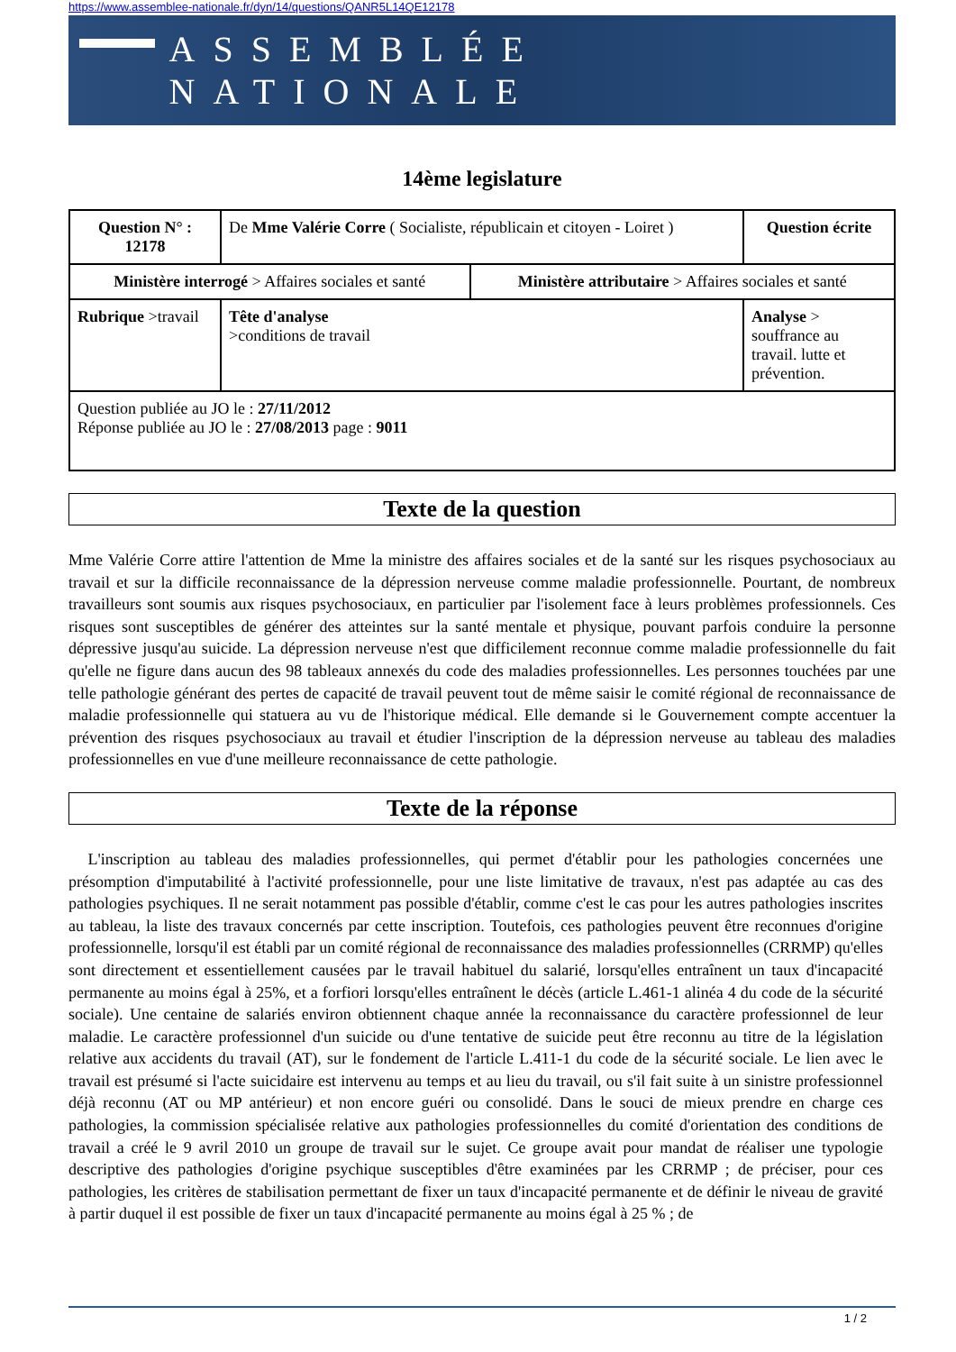https://www.assemblee-nationale.fr/dyn/14/questions/QANR5L14QE12178
ASSEMBLÉE NATIONALE
14ème legislature
| Question N° : 12178 | De Mme Valérie Corre ( Socialiste, républicain et citoyen - Loiret ) | | | Question écrite |
| Ministère interrogé > Affaires sociales et santé | | | Ministère attributaire > Affaires sociales et santé | |
| Rubrique >travail | | Tête d'analyse >conditions de travail | | Analyse > souffrance au travail. lutte et prévention. |
| Question publiée au JO le : 27/11/2012 Réponse publiée au JO le : 27/08/2013 page : 9011 | | | | |
Texte de la question
Mme Valérie Corre attire l'attention de Mme la ministre des affaires sociales et de la santé sur les risques psychosociaux au travail et sur la difficile reconnaissance de la dépression nerveuse comme maladie professionnelle. Pourtant, de nombreux travailleurs sont soumis aux risques psychosociaux, en particulier par l'isolement face à leurs problèmes professionnels. Ces risques sont susceptibles de générer des atteintes sur la santé mentale et physique, pouvant parfois conduire la personne dépressive jusqu'au suicide. La dépression nerveuse n'est que difficilement reconnue comme maladie professionnelle du fait qu'elle ne figure dans aucun des 98 tableaux annexés du code des maladies professionnelles. Les personnes touchées par une telle pathologie générant des pertes de capacité de travail peuvent tout de même saisir le comité régional de reconnaissance de maladie professionnelle qui statuera au vu de l'historique médical. Elle demande si le Gouvernement compte accentuer la prévention des risques psychosociaux au travail et étudier l'inscription de la dépression nerveuse au tableau des maladies professionnelles en vue d'une meilleure reconnaissance de cette pathologie.
Texte de la réponse
L'inscription au tableau des maladies professionnelles, qui permet d'établir pour les pathologies concernées une présomption d'imputabilité à l'activité professionnelle, pour une liste limitative de travaux, n'est pas adaptée au cas des pathologies psychiques. Il ne serait notamment pas possible d'établir, comme c'est le cas pour les autres pathologies inscrites au tableau, la liste des travaux concernés par cette inscription. Toutefois, ces pathologies peuvent être reconnues d'origine professionnelle, lorsqu'il est établi par un comité régional de reconnaissance des maladies professionnelles (CRRMP) qu'elles sont directement et essentiellement causées par le travail habituel du salarié, lorsqu'elles entraînent un taux d'incapacité permanente au moins égal à 25%, et a forfiori lorsqu'elles entraînent le décès (article L.461-1 alinéa 4 du code de la sécurité sociale). Une centaine de salariés environ obtiennent chaque année la reconnaissance du caractère professionnel de leur maladie. Le caractère professionnel d'un suicide ou d'une tentative de suicide peut être reconnu au titre de la législation relative aux accidents du travail (AT), sur le fondement de l'article L.411-1 du code de la sécurité sociale. Le lien avec le travail est présumé si l'acte suicidaire est intervenu au temps et au lieu du travail, ou s'il fait suite à un sinistre professionnel déjà reconnu (AT ou MP antérieur) et non encore guéri ou consolidé. Dans le souci de mieux prendre en charge ces pathologies, la commission spécialisée relative aux pathologies professionnelles du comité d'orientation des conditions de travail a créé le 9 avril 2010 un groupe de travail sur le sujet. Ce groupe avait pour mandat de réaliser une typologie descriptive des pathologies d'origine psychique susceptibles d'être examinées par les CRRMP ; de préciser, pour ces pathologies, les critères de stabilisation permettant de fixer un taux d'incapacité permanente et de définir le niveau de gravité à partir duquel il est possible de fixer un taux d'incapacité permanente au moins égal à 25 % ; de
1 / 2